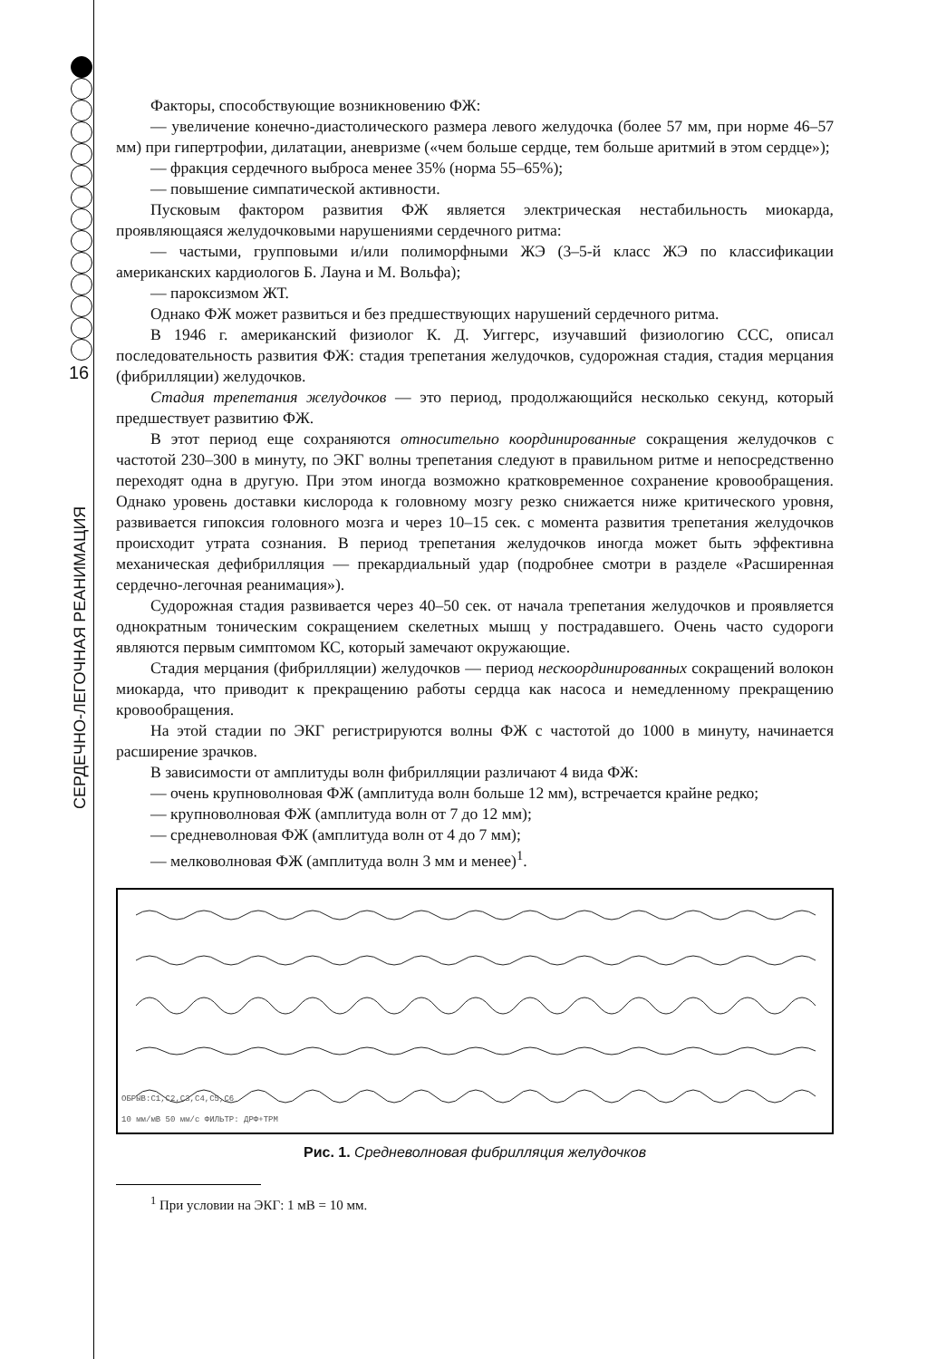16
СЕРДЕЧНО-ЛЕГОЧНАЯ РЕАНИМАЦИЯ
Факторы, способствующие возникновению ФЖ:
— увеличение конечно-диастолического размера левого желудочка (более 57 мм, при норме 46–57 мм) при гипертрофии, дилатации, аневризме («чем больше сердце, тем больше аритмий в этом сердце»);
— фракция сердечного выброса менее 35% (норма 55–65%);
— повышение симпатической активности.
Пусковым фактором развития ФЖ является электрическая нестабильность миокарда, проявляющаяся желудочковыми нарушениями сердечного ритма:
— частыми, групповыми и/или полиморфными ЖЭ (3–5-й класс ЖЭ по классификации американских кардиологов Б. Лауна и М. Вольфа);
— пароксизмом ЖТ.
Однако ФЖ может развиться и без предшествующих нарушений сердечного ритма.
В 1946 г. американский физиолог К. Д. Уиггерс, изучавший физиологию ССС, описал последовательность развития ФЖ: стадия трепетания желудочков, судорожная стадия, стадия мерцания (фибрилляции) желудочков.
Стадия трепетания желудочков — это период, продолжающийся несколько секунд, который предшествует развитию ФЖ.
В этот период еще сохраняются относительно координированные сокращения желудочков с частотой 230–300 в минуту, по ЭКГ волны трепетания следуют в правильном ритме и непосредственно переходят одна в другую. При этом иногда возможно кратковременное сохранение кровообращения. Однако уровень доставки кислорода к головному мозгу резко снижается ниже критического уровня, развивается гипоксия головного мозга и через 10–15 сек. с момента развития трепетания желудочков происходит утрата сознания. В период трепетания желудочков иногда может быть эффективна механическая дефибрилляция — прекардиальный удар (подробнее смотри в разделе «Расширенная сердечно-легочная реанимация»).
Судорожная стадия развивается через 40–50 сек. от начала трепетания желудочков и проявляется однократным тоническим сокращением скелетных мышц у пострадавшего. Очень часто судороги являются первым симптомом КС, который замечают окружающие.
Стадия мерцания (фибрилляции) желудочков — период нескоординированных сокращений волокон миокарда, что приводит к прекращению работы сердца как насоса и немедленному прекращению кровообращения.
На этой стадии по ЭКГ регистрируются волны ФЖ с частотой до 1000 в минуту, начинается расширение зрачков.
В зависимости от амплитуды волн фибрилляции различают 4 вида ФЖ:
— очень крупноволновая ФЖ (амплитуда волн больше 12 мм), встречается крайне редко;
— крупноволновая ФЖ (амплитуда волн от 7 до 12 мм);
— средневолновая ФЖ (амплитуда волн от 4 до 7 мм);
— мелковолновая ФЖ (амплитуда волн 3 мм и менее)<sup>1</sup>.
ОБРЫВ:C1,C2,C3,C4,C5,C6
10 мм/мВ 50 мм/с ФИЛЬТР: ДРФ+ТРМ
Рис. 1. Средневолновая фибрилляция желудочков
<sup>1</sup> При условии на ЭКГ: 1 мВ = 10 мм.